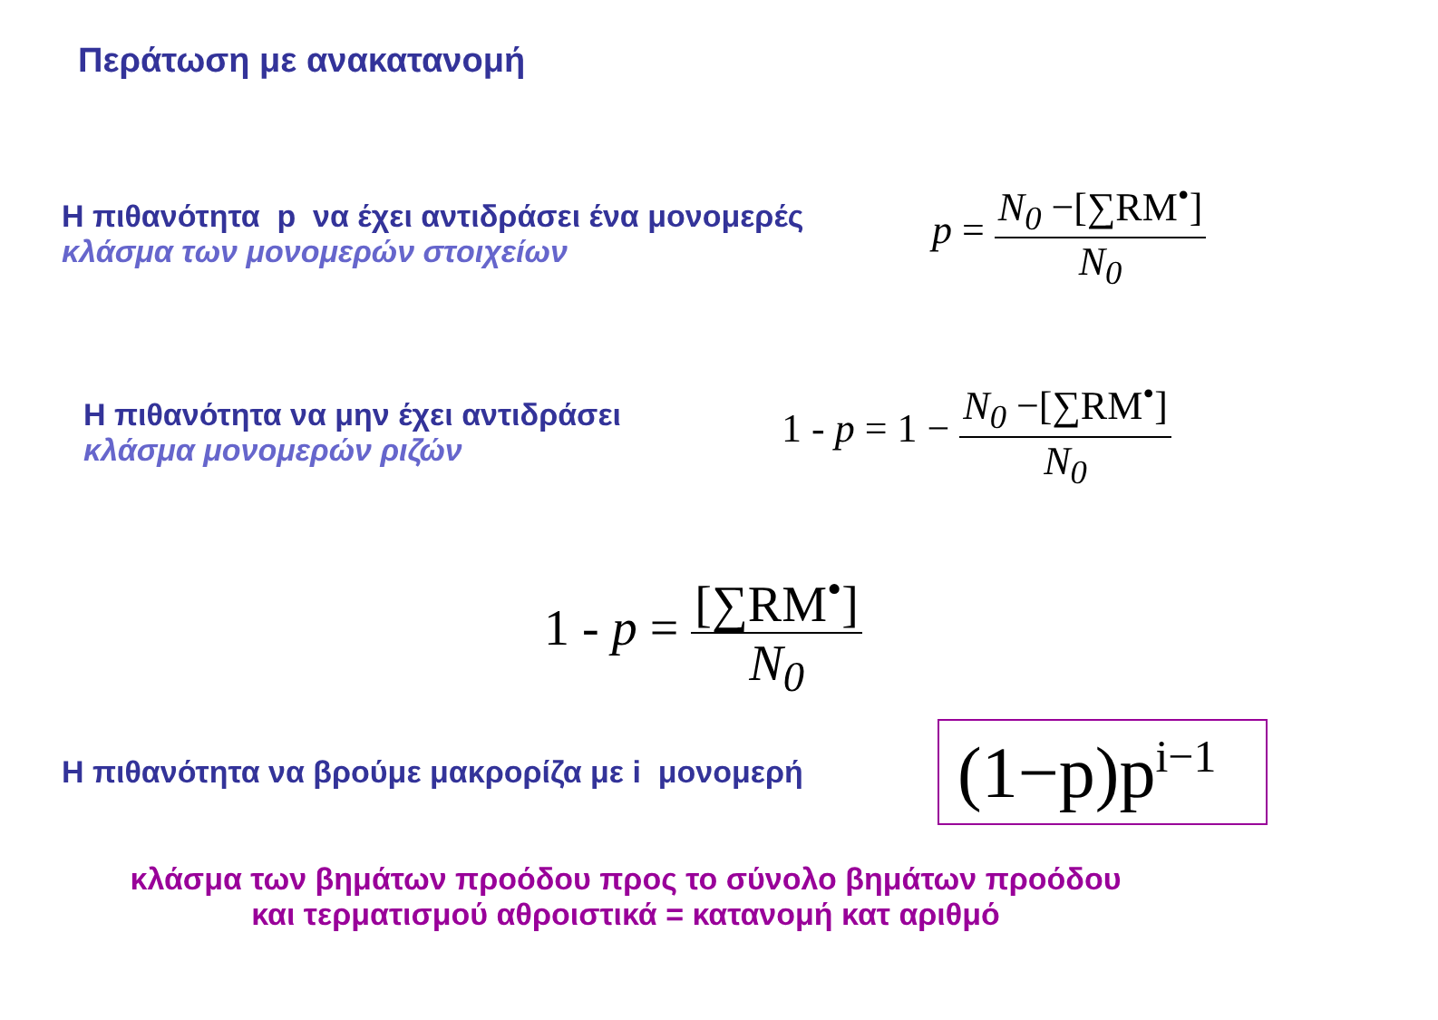Περάτωση με ανακατανομή
Η πιθανότητα p να έχει αντιδράσει ένα μονομερές
κλάσμα των μονομερών στοιχείων
p = N<sub>0</sub> −[∑RM<sup>•</sup>] N<sub>0</sub>
Η πιθανότητα να μην έχει αντιδράσει
κλάσμα μονομερών ριζών
1 - p = 1 − N<sub>0</sub> −[∑RM<sup>•</sup>] N<sub>0</sub>
1 - p = [∑RM<sup>•</sup>] N<sub>0</sub>
Η πιθανότητα να βρούμε μακρορίζα με i μονομερή
(1−p)p<sup>i−1</sup>
κλάσμα των βημάτων προόδου προς το σύνολο βημάτων προόδου
και τερματισμού αθροιστικά = κατανομή κατ αριθμό